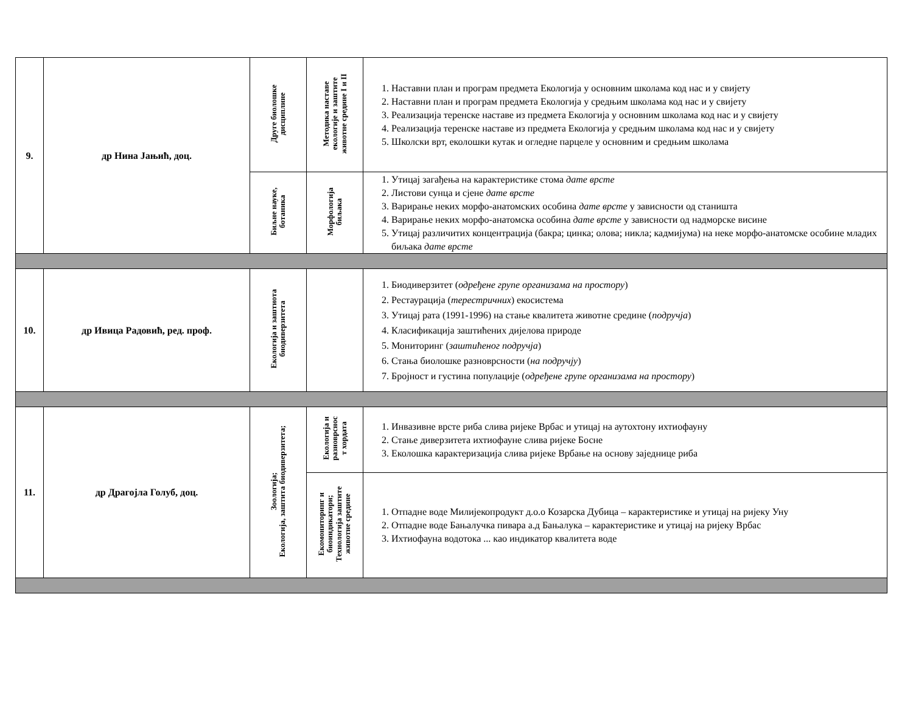| 9. | др Нина Јањић, доц. | Друге биолошке дисциплине | Методика наставе екологије и заштите животне средине I и II | 1. Наставни план и програм предмета Екологија у основним школама код нас и у свијету 2. Наставни план и програм предмета Екологија у средњим школама код нас и у свијету 3. Реализација теренске наставе из предмета Екологија у основним школама код нас и у свијету 4. Реализација теренске наставе из предмета Екологија у средњим школама код нас и у свијету 5. Школски врт, еколошки кутак и огледне парцеле у основним и средњим школама |
| | | Биљне науке, ботаника | Морфологија биљака | 1. Утицај загађења на карактеристике стома дате врсте 2. Листови сунца и сјене дате врсте 3. Варирање неких морфо-анатомских особина дате врсте у зависности од станишта 4. Варирање неких морфо-анатомска особина дате врсте у зависности од надморске висине 5. Утицај различитих концентрација (бакра; цинка; олова; никла; кадмијума) на неке морфо-анатомске особине младих биљака дате врсте |
| 10. | др Ивица Радовић, ред. проф. | Екологија и заштиота биодиверзитета | | 1. Биодиверзитет ( одређене групе организама на простору ) 2. Рестаурација ( терестричних ) екосистема 3. Утицај рата (1991-1996) на стање квалитета животне средине ( подручја ) 4. Класификација заштићених дијелова природе 5. Мониторинг ( заштићеног подручја ) 6. Стања биолошке разноврсности ( на подручју ) 7. Бројност и густина популације ( одређене групе организама на простору ) |
| 11. | др Драгојла Голуб, доц. | Зоологија; Екологија, заштита биодиверзитета; | Екологија и разноврснос т хордата | 1. Инвазивне врсте риба слива ријеке Врбас и утицај на аутохтону ихтиофауну 2. Стање диверзитета ихтиофауне слива ријеке Босне 3. Еколошка карактеризација слива ријеке Врбање на основу заједнице риба |
| | | | Екомониторинг и биоиндикатори; Технологија заштите животне средине | 1. Отпадне воде Милијекопродукт д.о.о Козарска Дубица – карактеристике и утицај на ријеку Уну 2. Отпадне воде Бањалучка пивара а.д Бањалука – карактеристике и утицај на ријеку Врбас 3. Ихтиофауна водотока ... као индикатор квалитета воде |